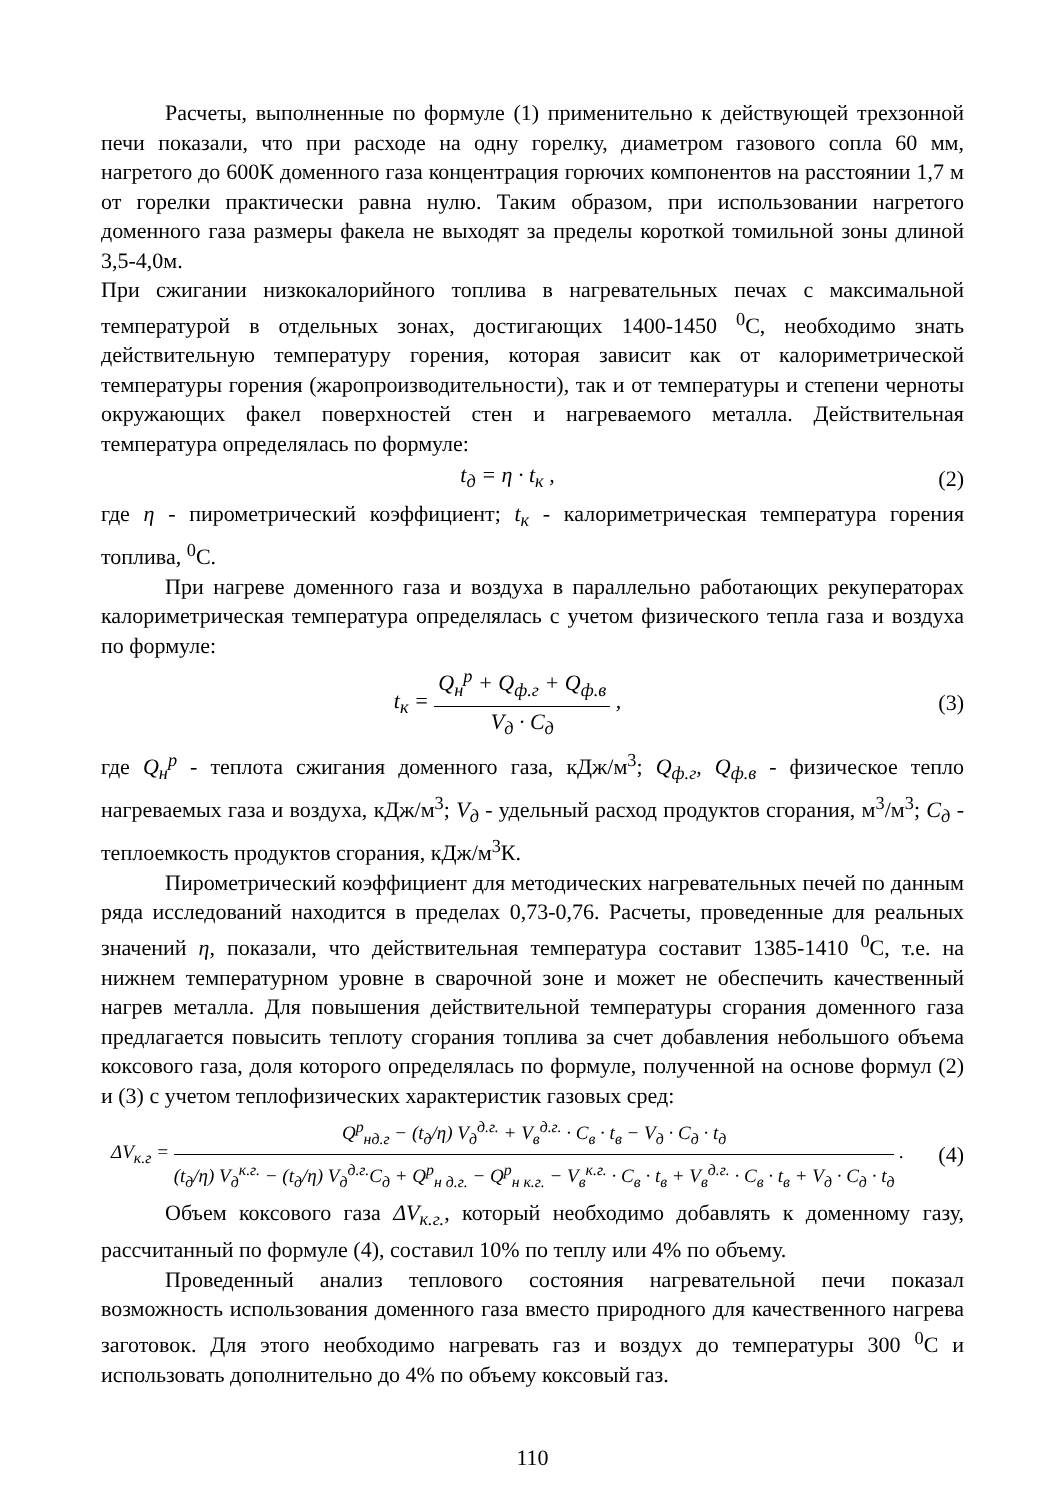Расчеты, выполненные по формуле (1) применительно к действующей трехзонной печи показали, что при расходе на одну горелку, диаметром газового сопла 60 мм, нагретого до 600К доменного газа концентрация горючих компонентов на расстоянии 1,7 м от горелки практически равна нулю. Таким образом, при использовании нагретого доменного газа размеры факела не выходят за пределы короткой томильной зоны длиной 3,5-4,0м.
При сжигании низкокалорийного топлива в нагревательных печах с максимальной температурой в отдельных зонах, достигающих 1400-1450 <sup>0</sup>С, необходимо знать действительную температуру горения, которая зависит как от калориметрической температуры горения (жаропроизводительности), так и от температуры и степени черноты окружающих факел поверхностей стен и нагреваемого металла. Действительная температура определялась по формуле:
t<sub>д</sub> = η · t<sub>к</sub> , (2)
где η - пирометрический коэффициент; t<sub>к</sub> - калориметрическая температура горения топлива, <sup>0</sup>С.
При нагреве доменного газа и воздуха в параллельно работающих рекуператорах калориметрическая температура определялась с учетом физического тепла газа и воздуха по формуле:
t<sub>к</sub> = Q<sub>н</sub><sup>р</sup> + Q<sub>ф.г</sub> + Q<sub>ф.в</sub> V<sub>д</sub> · C<sub>д</sub> ,
(3)
где Q<sub>н</sub><sup>р</sup> - теплота сжигания доменного газа, кДж/м<sup>3</sup>; Q<sub>ф.г</sub>, Q<sub>ф.в</sub> - физическое тепло нагреваемых газа и воздуха, кДж/м<sup>3</sup>; V<sub>д</sub> - удельный расход продуктов сгорания, м<sup>3</sup>/м<sup>3</sup>; C<sub>д</sub> - теплоемкость продуктов сгорания, кДж/м<sup>3</sup>К.
Пирометрический коэффициент для методических нагревательных печей по данным ряда исследований находится в пределах 0,73-0,76. Расчеты, проведенные для реальных значений η, показали, что действительная температура составит 1385-1410 <sup>0</sup>С, т.е. на нижнем температурном уровне в сварочной зоне и может не обеспечить качественный нагрев металла. Для повышения действительной температуры сгорания доменного газа предлагается повысить теплоту сгорания топлива за счет добавления небольшого объема коксового газа, доля которого определялась по формуле, полученной на основе формул (2) и (3) с учетом теплофизических характеристик газовых сред:
ΔV<sub>к.г</sub> = Q<sup>р</sup><sub>нд.г</sub> − (t<sub>д</sub>/η) V<sub>д</sub><sup>д.г.</sup> + V<sub>в</sub><sup>д.г.</sup> · C<sub>в</sub> · t<sub>в</sub> − V<sub>д</sub> · C<sub>д</sub> · t<sub>д</sub> (t<sub>д</sub>/η) V<sub>д</sub><sup>к.г.</sup> − (t<sub>д</sub>/η) V<sub>д</sub><sup>д.г.</sup>C<sub>д</sub> + Q<sup>р</sup><sub>н д.г.</sub> − Q<sup>р</sup><sub>н к.г.</sub> − V<sub>в</sub><sup>к.г.</sup> · C<sub>в</sub> · t<sub>в</sub> + V<sub>в</sub><sup>д.г.</sup> · C<sub>в</sub> · t<sub>в</sub> + V<sub>д</sub> · C<sub>д</sub> · t<sub>д</sub> .
(4)
Объем коксового газа ΔV<sub>к.г.</sub>, который необходимо добавлять к доменному газу, рассчитанный по формуле (4), составил 10% по теплу или 4% по объему.
Проведенный анализ теплового состояния нагревательной печи показал возможность использования доменного газа вместо природного для качественного нагрева заготовок. Для этого необходимо нагревать газ и воздух до температуры 300 <sup>0</sup>С и использовать дополнительно до 4% по объему коксовый газ.
110